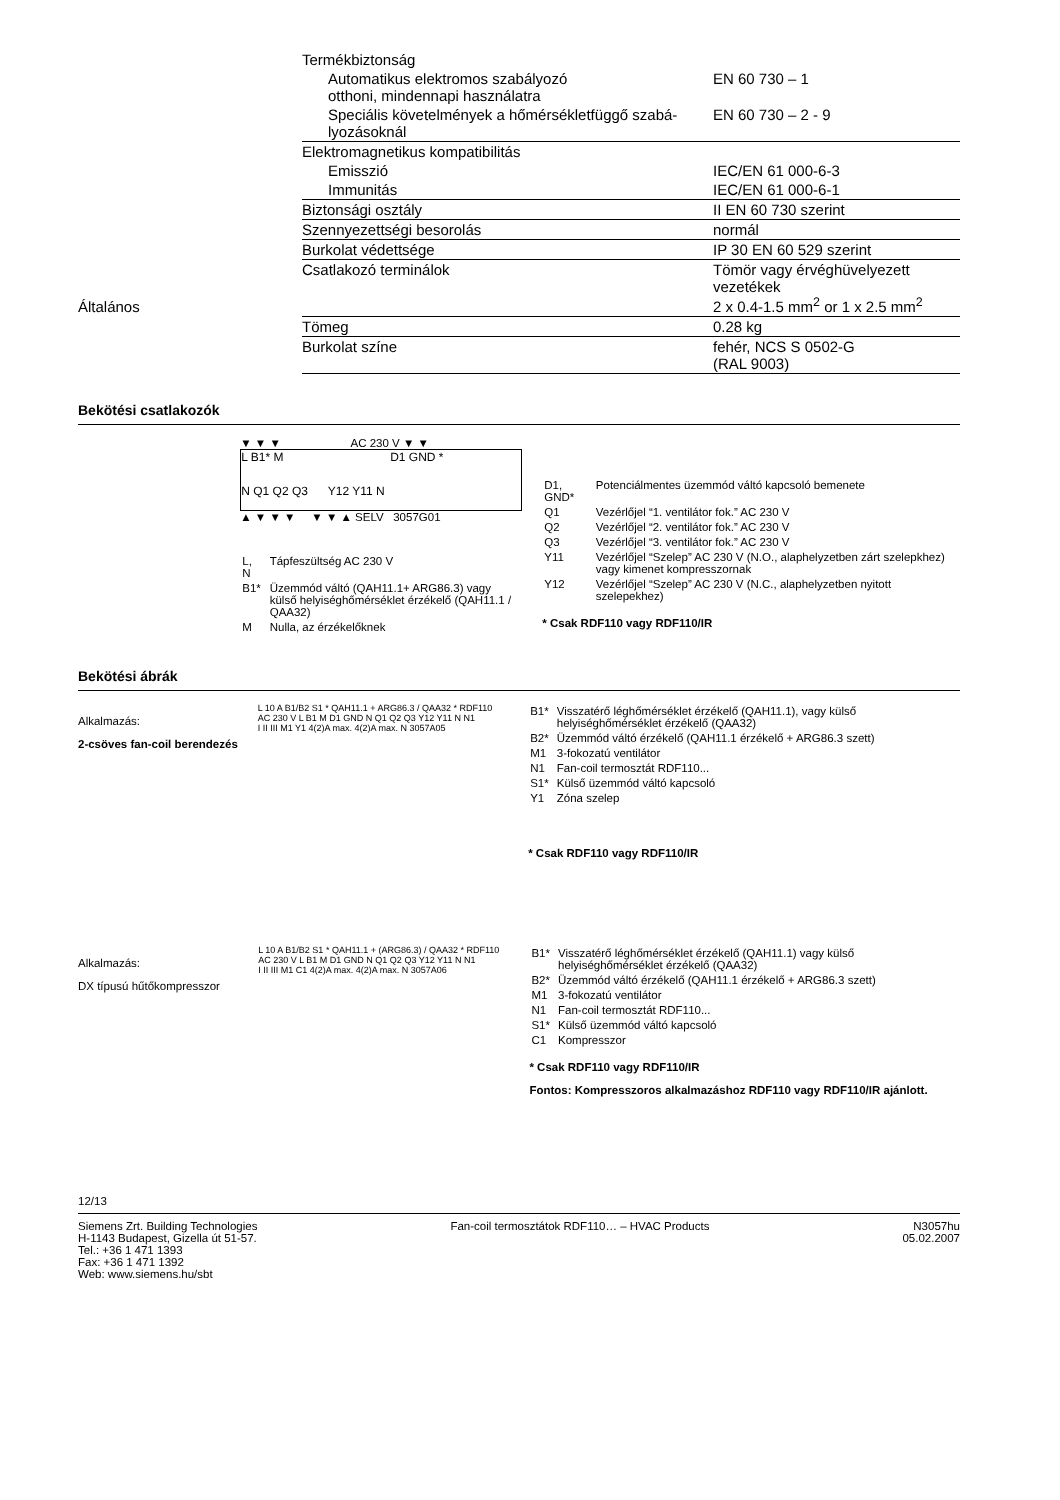Általános
| Termékbiztonság | |
| Automatikus elektromos szabályozó otthoni, mindennapi használatra | EN 60 730 – 1 |
| Speciális követelmények a hőmérsékletfüggő szabá-lyozásoknál | EN 60 730 – 2 - 9 |
| Elektromagnetikus kompatibilitás | |
| Emisszió | IEC/EN 61 000-6-3 |
| Immunitás | IEC/EN 61 000-6-1 |
| Biztonsági osztály | II EN 60 730 szerint |
| Szennyezettségi besorolás | normál |
| Burkolat védettsége | IP 30 EN 60 529 szerint |
| Csatlakozó terminálok | Tömör vagy érvéghüvelyezett vezetékek 2 x 0.4-1.5 mm<sup>2</sup> or 1 x 2.5 mm<sup>2</sup> |
| Tömeg | 0.28 kg |
| Burkolat színe | fehér, NCS S 0502-G (RAL 9003) |
Bekötési csatlakozók
▼ ▼ ▼ AC 230 V ▼ ▼
L B1* M D1 GND *
N Q1 Q2 Q3 Y12 Y11 N
▲ ▼ ▼ ▼ ▼ ▼ ▲ SELV 3057G01
| L, N | Tápfeszültség AC 230 V |
| B1* | Üzemmód váltó (QAH11.1+ ARG86.3) vagy külső helyiséghőmérséklet érzékelő (QAH11.1 / QAA32) |
| M | Nulla, az érzékelőknek |
| D1, GND* | Potenciálmentes üzemmód váltó kapcsoló bemenete |
| Q1 | Vezérlőjel “1. ventilátor fok.” AC 230 V |
| Q2 | Vezérlőjel “2. ventilátor fok.” AC 230 V |
| Q3 | Vezérlőjel “3. ventilátor fok.” AC 230 V |
| Y11 | Vezérlőjel “Szelep” AC 230 V (N.O., alaphelyzetben zárt szelepkhez) vagy kimenet kompresszornak |
| Y12 | Vezérlőjel “Szelep” AC 230 V (N.C., alaphelyzetben nyitott szelepekhez) |
* Csak RDF110 vagy RDF110/IR
Bekötési ábrák
Alkalmazás:
2-csöves fan-coil berendezés
L 10 A B1/B2 S1 * QAH11.1 + ARG86.3 / QAA32 * RDF110
AC 230 V L B1 M D1 GND N Q1 Q2 Q3 Y12 Y11 N N1
I II III M1 Y1 4(2)A max. 4(2)A max. N 3057A05
| B1* | Visszatérő léghőmérséklet érzékelő (QAH11.1), vagy külső helyiséghőmérséklet érzékelő (QAA32) |
| B2* | Üzemmód váltó érzékelő (QAH11.1 érzékelő + ARG86.3 szett) |
| M1 | 3-fokozatú ventilátor |
| N1 | Fan-coil termosztát RDF110... |
| S1* | Külső üzemmód váltó kapcsoló |
| Y1 | Zóna szelep |
* Csak RDF110 vagy RDF110/IR
Alkalmazás:
DX típusú hűtőkompresszor
L 10 A B1/B2 S1 * QAH11.1 + (ARG86.3) / QAA32 * RDF110
AC 230 V L B1 M D1 GND N Q1 Q2 Q3 Y12 Y11 N N1
I II III M1 C1 4(2)A max. 4(2)A max. N 3057A06
| B1* | Visszatérő léghőmérséklet érzékelő (QAH11.1) vagy külső helyiséghőmérséklet érzékelő (QAA32) |
| B2* | Üzemmód váltó érzékelő (QAH11.1 érzékelő + ARG86.3 szett) |
| M1 | 3-fokozatú ventilátor |
| N1 | Fan-coil termosztát RDF110... |
| S1* | Külső üzemmód váltó kapcsoló |
| C1 | Kompresszor |
* Csak RDF110 vagy RDF110/IR
Fontos: Kompresszoros alkalmazáshoz RDF110 vagy RDF110/IR ajánlott.
12/13
Siemens Zrt. Building Technologies
H-1143 Budapest, Gizella út 51-57.
Tel.: +36 1 471 1393
Fax: +36 1 471 1392
Web: www.siemens.hu/sbt
Fan-coil termosztátok RDF110… – HVAC Products
N3057hu
05.02.2007